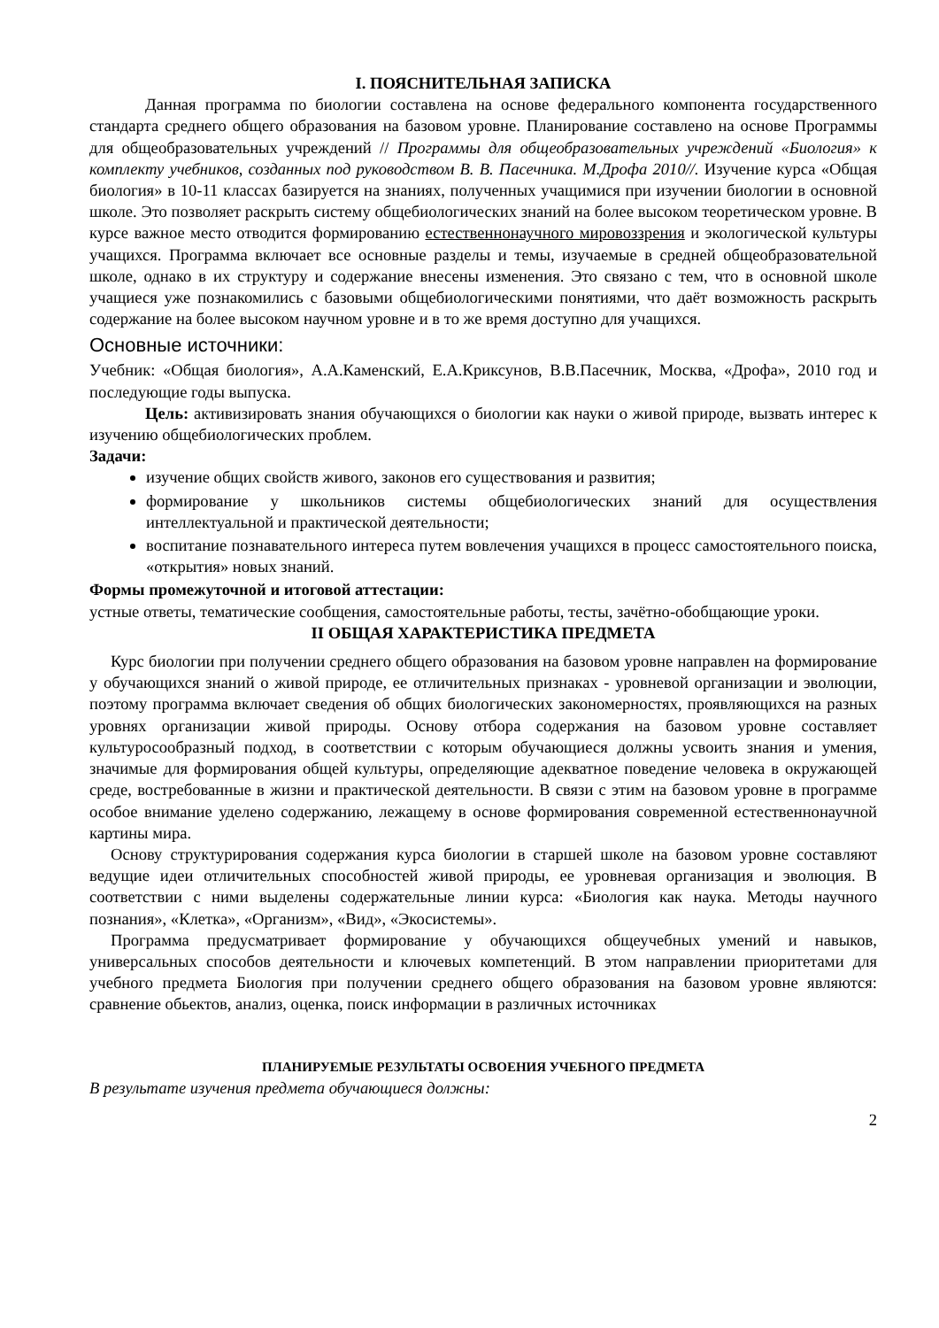I. ПОЯСНИТЕЛЬНАЯ ЗАПИСКА
Данная программа по биологии составлена на основе федерального компонента государственного стандарта среднего общего образования на базовом уровне. Планирование составлено на основе Программы для общеобразовательных учреждений // Программы для общеобразовательных учреждений «Биология» к комплекту учебников, созданных под руководством В. В. Пасечника. М.Дрофа 2010//. Изучение курса «Общая биология» в 10-11 классах базируется на знаниях, полученных учащимися при изучении биологии в основной школе. Это позволяет раскрыть систему общебиологических знаний на более высоком теоретическом уровне. В курсе важное место отводится формированию естественнонаучного мировоззрения и экологической культуры учащихся. Программа включает все основные разделы и темы, изучаемые в средней общеобразовательной школе, однако в их структуру и содержание внесены изменения. Это связано с тем, что в основной школе учащиеся уже познакомились с базовыми общебиологическими понятиями, что даёт возможность раскрыть содержание на более высоком научном уровне и в то же время доступно для учащихся.
Основные источники:
Учебник: «Общая биология», А.А.Каменский, Е.А.Криксунов, В.В.Пасечник, Москва, «Дрофа», 2010 год и последующие годы выпуска.
Цель: активизировать знания обучающихся о биологии как науки о живой природе, вызвать интерес к изучению общебиологических проблем.
Задачи:
изучение общих свойств живого, законов его существования и развития;
формирование у школьников системы общебиологических знаний для осуществления интеллектуальной и практической деятельности;
воспитание познавательного интереса путем вовлечения учащихся в процесс самостоятельного поиска, «открытия» новых знаний.
Формы промежуточной и итоговой аттестации:
устные ответы, тематические сообщения, самостоятельные работы, тесты, зачётно-обобщающие уроки.
II ОБЩАЯ ХАРАКТЕРИСТИКА ПРЕДМЕТА
Курс биологии при получении среднего общего образования на базовом уровне направлен на формирование у обучающихся знаний о живой природе, ее отличительных признаках - уровневой организации и эволюции, поэтому программа включает сведения об общих биологических закономерностях, проявляющихся на разных уровнях организации живой природы. Основу отбора содержания на базовом уровне составляет культуросообразный подход, в соответствии с которым обучающиеся должны усвоить знания и умения, значимые для формирования общей культуры, определяющие адекватное поведение человека в окружающей среде, востребованные в жизни и практической деятельности. В связи с этим на базовом уровне в программе особое внимание уделено содержанию, лежащему в основе формирования современной естественнонаучной картины мира.
Основу структурирования содержания курса биологии в старшей школе на базовом уровне составляют ведущие идеи отличительных способностей живой природы, ее уровневая организация и эволюция. В соответствии с ними выделены содержательные линии курса: «Биология как наука. Методы научного познания», «Клетка», «Организм», «Вид», «Экосистемы».
Программа предусматривает формирование у обучающихся общеучебных умений и навыков, универсальных способов деятельности и ключевых компетенций. В этом направлении приоритетами для учебного предмета Биология при получении среднего общего образования на базовом уровне являются: сравнение обьектов, анализ, оценка, поиск информации в различных источниках
ПЛАНИРУЕМЫЕ РЕЗУЛЬТАТЫ ОСВОЕНИЯ УЧЕБНОГО ПРЕДМЕТА
В результате изучения предмета обучающиеся должны:
2